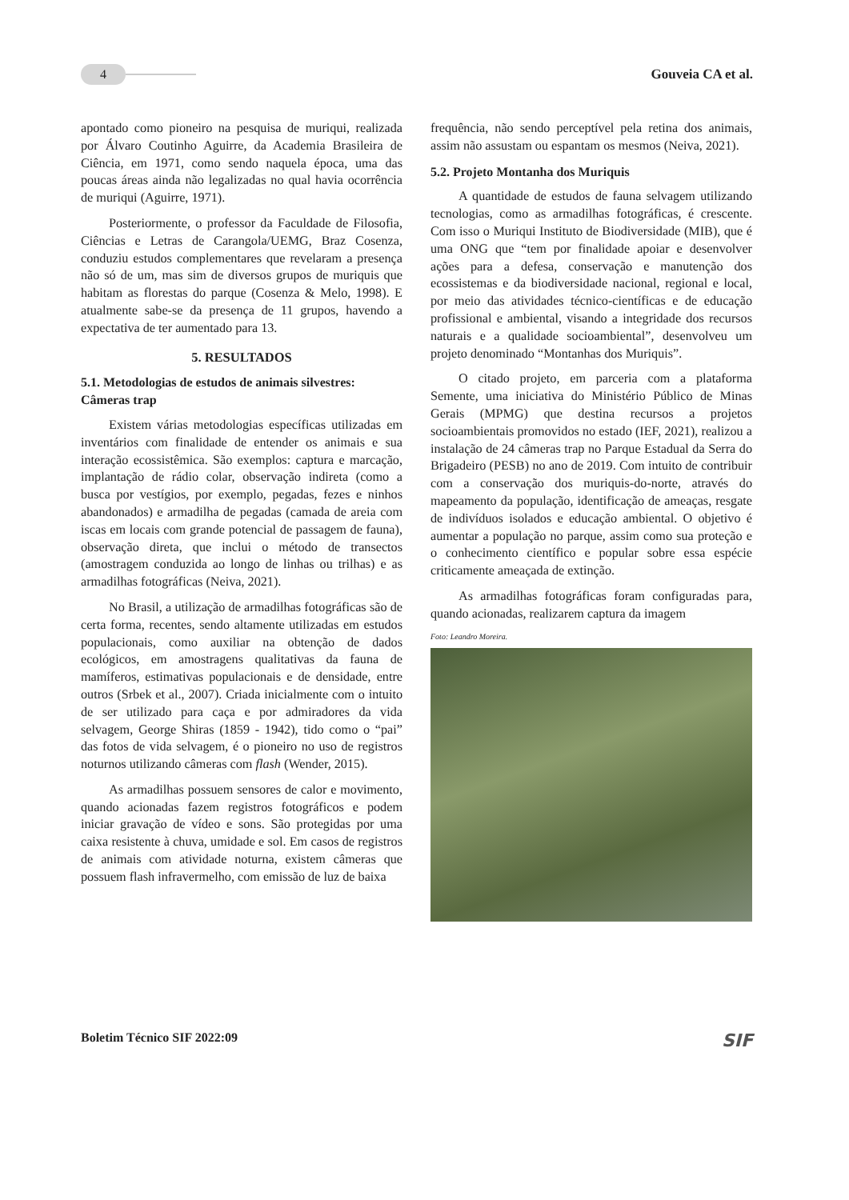4
Gouveia CA et al.
apontado como pioneiro na pesquisa de muriqui, realizada por Álvaro Coutinho Aguirre, da Academia Brasileira de Ciência, em 1971, como sendo naquela época, uma das poucas áreas ainda não legalizadas no qual havia ocorrência de muriqui (Aguirre, 1971).
Posteriormente, o professor da Faculdade de Filosofia, Ciências e Letras de Carangola/UEMG, Braz Cosenza, conduziu estudos complementares que revelaram a presença não só de um, mas sim de diversos grupos de muriquis que habitam as florestas do parque (Cosenza & Melo, 1998). E atualmente sabe-se da presença de 11 grupos, havendo a expectativa de ter aumentado para 13.
5. RESULTADOS
5.1. Metodologias de estudos de animais silvestres: Câmeras trap
Existem várias metodologias específicas utilizadas em inventários com finalidade de entender os animais e sua interação ecossistêmica. São exemplos: captura e marcação, implantação de rádio colar, observação indireta (como a busca por vestígios, por exemplo, pegadas, fezes e ninhos abandonados) e armadilha de pegadas (camada de areia com iscas em locais com grande potencial de passagem de fauna), observação direta, que inclui o método de transectos (amostragem conduzida ao longo de linhas ou trilhas) e as armadilhas fotográficas (Neiva, 2021).
No Brasil, a utilização de armadilhas fotográficas são de certa forma, recentes, sendo altamente utilizadas em estudos populacionais, como auxiliar na obtenção de dados ecológicos, em amostragens qualitativas da fauna de mamíferos, estimativas populacionais e de densidade, entre outros (Srbek et al., 2007). Criada inicialmente com o intuito de ser utilizado para caça e por admiradores da vida selvagem, George Shiras (1859 - 1942), tido como o “pai” das fotos de vida selvagem, é o pioneiro no uso de registros noturnos utilizando câmeras com flash (Wender, 2015).
As armadilhas possuem sensores de calor e movimento, quando acionadas fazem registros fotográficos e podem iniciar gravação de vídeo e sons. São protegidas por uma caixa resistente à chuva, umidade e sol. Em casos de registros de animais com atividade noturna, existem câmeras que possuem flash infravermelho, com emissão de luz de baixa
frequência, não sendo perceptível pela retina dos animais, assim não assustam ou espantam os mesmos (Neiva, 2021).
5.2. Projeto Montanha dos Muriquis
A quantidade de estudos de fauna selvagem utilizando tecnologias, como as armadilhas fotográficas, é crescente. Com isso o Muriqui Instituto de Biodiversidade (MIB), que é uma ONG que “tem por finalidade apoiar e desenvolver ações para a defesa, conservação e manutenção dos ecossistemas e da biodiversidade nacional, regional e local, por meio das atividades técnico-científicas e de educação profissional e ambiental, visando a integridade dos recursos naturais e a qualidade socioambiental”, desenvolveu um projeto denominado “Montanhas dos Muriquis”.
O citado projeto, em parceria com a plataforma Semente, uma iniciativa do Ministério Público de Minas Gerais (MPMG) que destina recursos a projetos socioambientais promovidos no estado (IEF, 2021), realizou a instalação de 24 câmeras trap no Parque Estadual da Serra do Brigadeiro (PESB) no ano de 2019. Com intuito de contribuir com a conservação dos muriquis-do-norte, através do mapeamento da população, identificação de ameaças, resgate de indivíduos isolados e educação ambiental. O objetivo é aumentar a população no parque, assim como sua proteção e o conhecimento científico e popular sobre essa espécie criticamente ameaçada de extinção.
As armadilhas fotográficas foram configuradas para, quando acionadas, realizarem captura da imagem
Foto: Leandro Moreira.
Boletim Técnico SIF 2022:09 SIF